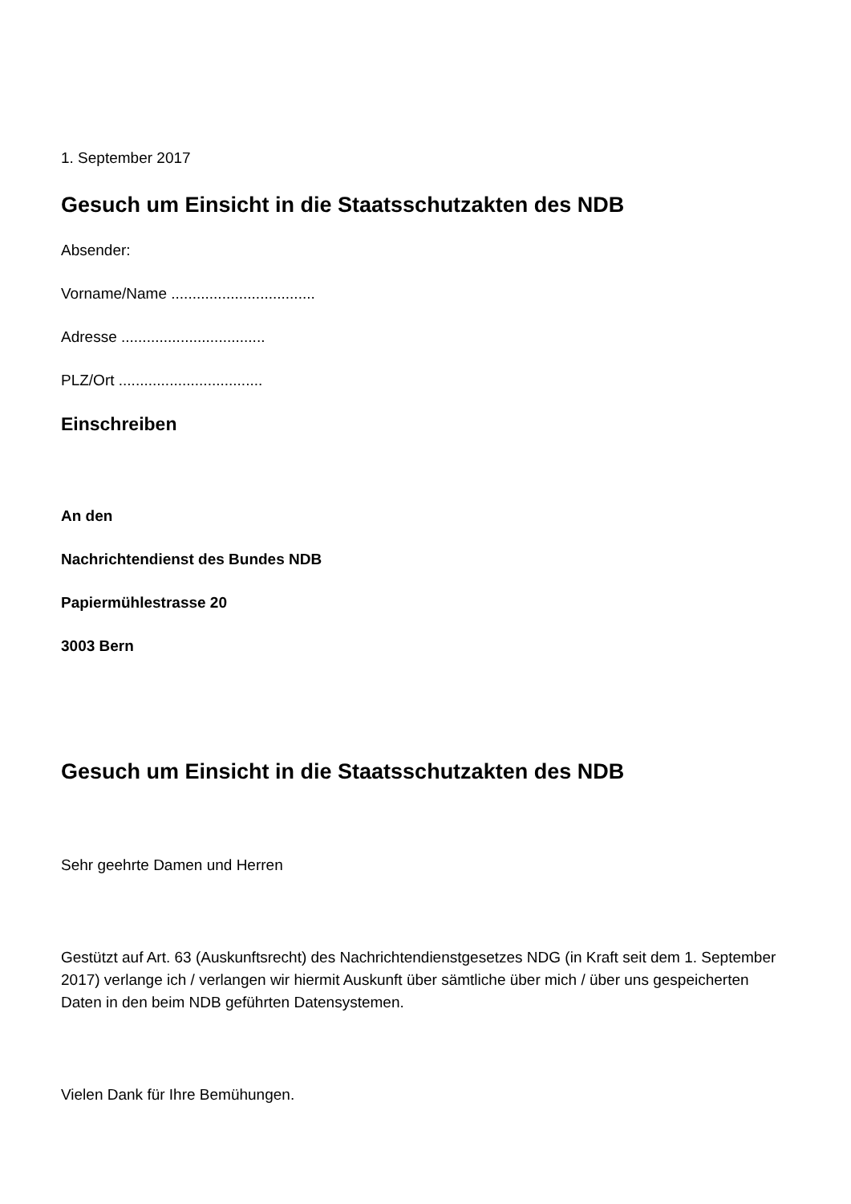1. September 2017
Gesuch um Einsicht in die Staatsschutzakten des NDB
Absender:
Vorname/Name ..................................
Adresse ..................................
PLZ/Ort ..................................
Einschreiben
An den
Nachrichtendienst des Bundes NDB
Papiermühlestrasse 20
3003 Bern
Gesuch um Einsicht in die Staatsschutzakten des NDB
Sehr geehrte Damen und Herren
Gestützt auf Art. 63 (Auskunftsrecht) des Nachrichtendienstgesetzes NDG (in Kraft seit dem 1. September 2017) verlange ich / verlangen wir hiermit Auskunft über sämtliche über mich / über uns gespeicherten Daten in den beim NDB geführten Datensystemen.
Vielen Dank für Ihre Bemühungen.